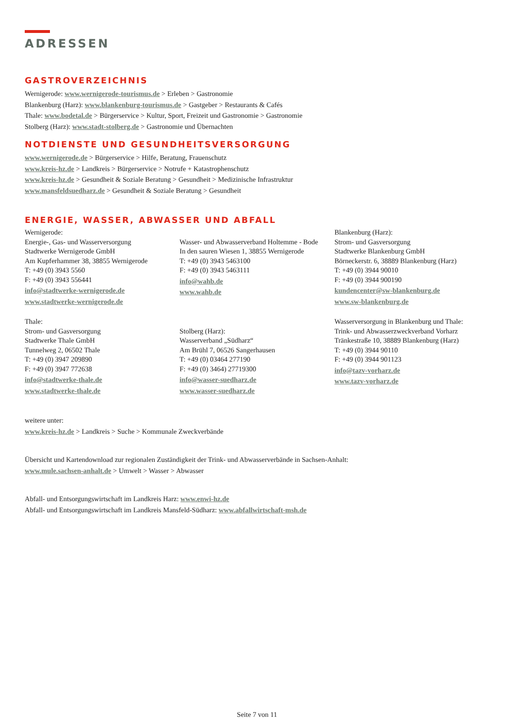ADRESSEN
GASTROVERZEICHNIS
Wernigerode: www.wernigerode-tourismus.de > Erleben > Gastronomie
Blankenburg (Harz): www.blankenburg-tourismus.de > Gastgeber > Restaurants & Cafés
Thale: www.bodetal.de > Bürgerservice > Kultur, Sport, Freizeit und Gastronomie > Gastronomie
Stolberg (Harz): www.stadt-stolberg.de > Gastronomie und Übernachten
NOTDIENSTE UND GESUNDHEITSVERSORGUNG
www.wernigerode.de > Bürgerservice > Hilfe, Beratung, Frauenschutz
www.kreis-hz.de > Landkreis > Bürgerservice > Notrufe + Katastrophenschutz
www.kreis-hz.de > Gesundheit & Soziale Beratung > Gesundheit > Medizinische Infrastruktur
www.mansfeldsuedharz.de > Gesundheit & Soziale Beratung > Gesundheit
ENERGIE, WASSER, ABWASSER UND ABFALL
Wernigerode:
Energie-, Gas- und Wasserversorgung
Stadtwerke Wernigerode GmbH
Am Kupferhammer 38, 38855 Wernigerode
T: +49 (0) 3943 5560
F: +49 (0) 3943 556441
info@stadtwerke-wernigerode.de
www.stadtwerke-wernigerode.de
Wasser- und Abwasserverband Holtemme - Bode
In den sauren Wiesen 1, 38855 Wernigerode
T: +49 (0) 3943 5463100
F: +49 (0) 3943 5463111
info@wahb.de
www.wahb.de
Blankenburg (Harz):
Strom- und Gasversorgung
Stadtwerke Blankenburg GmbH
Börneckerstr. 6, 38889 Blankenburg (Harz)
T: +49 (0) 3944 90010
F: +49 (0) 3944 900190
kundencenter@sw-blankenburg.de
www.sw-blankenburg.de
Thale:
Strom- und Gasversorgung
Stadtwerke Thale GmbH
Tunnelweg 2, 06502 Thale
T: +49 (0) 3947 209890
F: +49 (0) 3947 772638
info@stadtwerke-thale.de
www.stadtwerke-thale.de
Stolberg (Harz):
Wasserverband „Südharz“
Am Brühl 7, 06526 Sangerhausen
T: +49 (0) 03464 277190
F: +49 (0) 3464) 27719300
info@wasser-suedharz.de
www.wasser-suedharz.de
Wasserversorgung in Blankenburg und Thale:
Trink- und Abwasserzweckverband Vorharz
Tränkestraße 10, 38889 Blankenburg (Harz)
T: +49 (0) 3944 90110
F: +49 (0) 3944 901123
info@tazv-vorharz.de
www.tazv-vorharz.de
weitere unter:
www.kreis-hz.de > Landkreis > Suche > Kommunale Zweckverbände
Übersicht und Kartendownload zur regionalen Zuständigkeit der Trink- und Abwasserverbände in Sachsen-Anhalt:
www.mule.sachsen-anhalt.de > Umwelt > Wasser > Abwasser
Abfall- und Entsorgungswirtschaft im Landkreis Harz: www.enwi-hz.de
Abfall- und Entsorgungswirtschaft im Landkreis Mansfeld-Südharz: www.abfallwirtschaft-msh.de
Seite 7 von 11